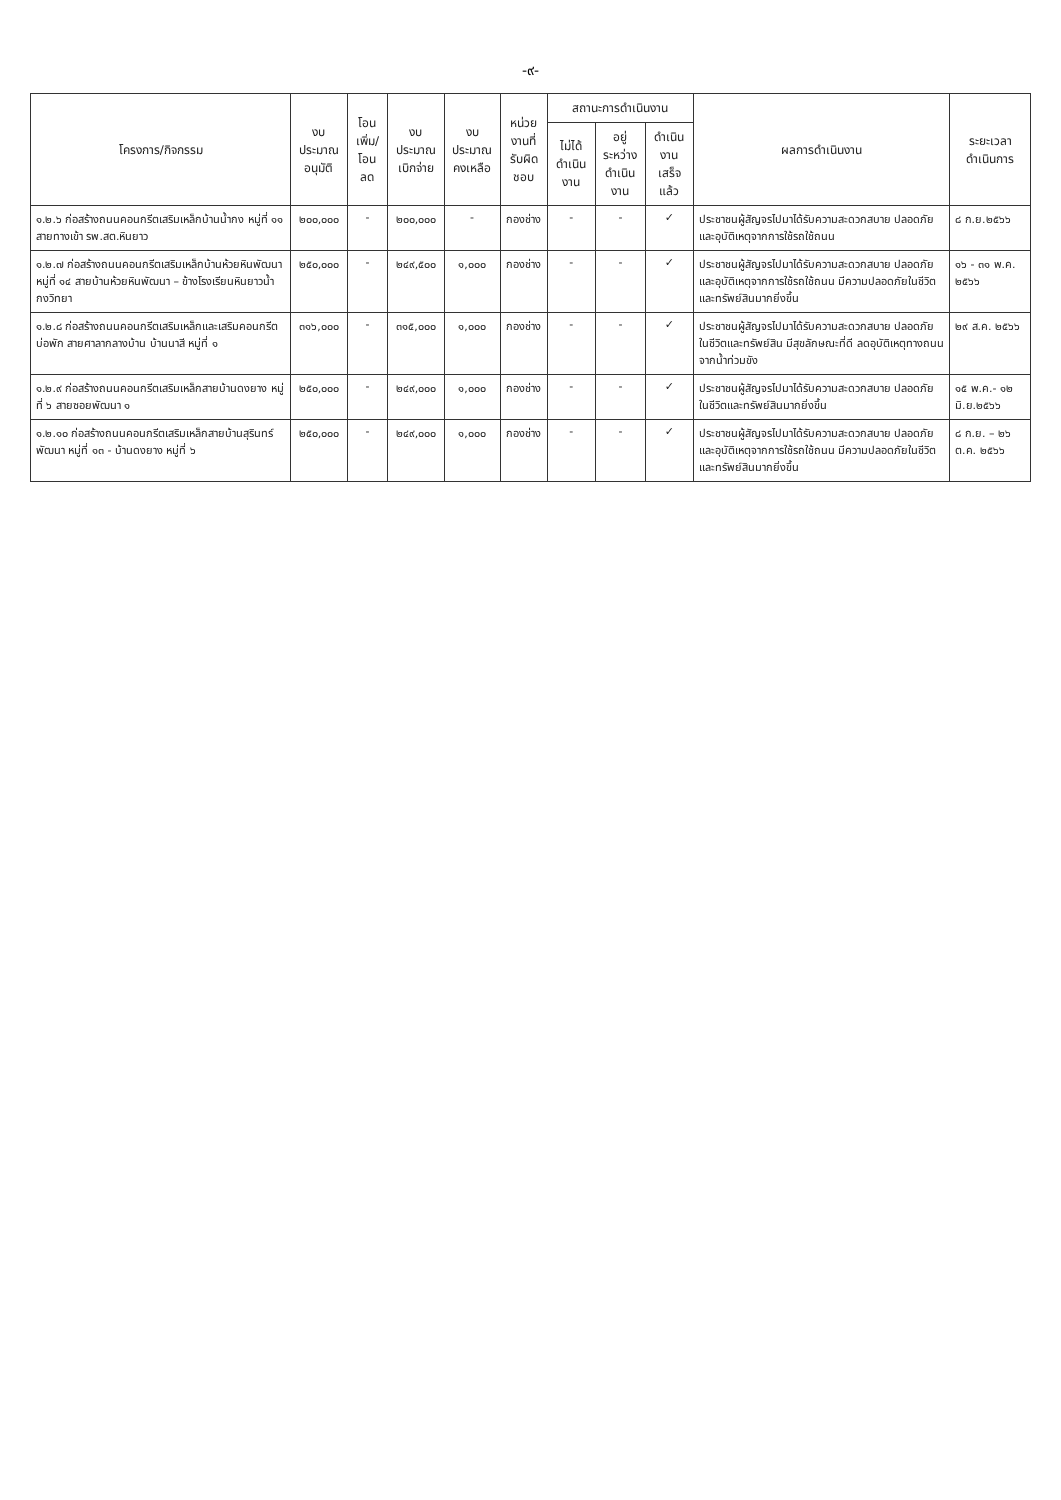-๙-
| โครงการ/กิจกรรม | งบประมาณ อนุมัติ | โอนเพิ่ม/ โอนลด | งบประมาณ เบิกจ่าย | งบประมาณ คงเหลือ | หน่วยงานที่ รับผิดชอบ | สถานะการดำเนินงาน | | | ผลการดำเนินงาน | ระยะเวลา ดำเนินการ |
| --- | --- | --- | --- | --- | --- | --- | --- | --- | --- | --- |
| | | | | | | ไม่ได้ ดำเนินงาน | อยู่ระหว่าง ดำเนินงาน | ดำเนินงาน เสร็จแล้ว | | |
| ๑.๒.๖ ก่อสร้างถนนคอนกรีตเสริมเหล็กบ้านน้ำกง หมู่ที่ ๑๑ สายทางเข้า รพ.สต.หินยาว | ๒๐๐,๐๐๐ | - | ๒๐๐,๐๐๐ | - | กองช่าง | - | - | ✓ | ประชาชนผู้สัญจรไปมาได้รับความสะดวกสบาย ปลอดภัยและอุบัติเหตุจากการใช้รถใช้ถนน | ๘ ก.ย.๒๕๖๖ |
| ๑.๒.๗ ก่อสร้างถนนคอนกรีตเสริมเหล็กบ้านห้วยหินพัฒนา หมู่ที่ ๑๔ สายบ้านห้วยหินพัฒนา – ข้างโรงเรียนหินยาวน้ำกงวิทยา | ๒๕๐,๐๐๐ | - | ๒๔๙,๕๐๐ | ๑,๐๐๐ | กองช่าง | - | - | ✓ | ประชาชนผู้สัญจรไปมาได้รับความสะดวกสบาย ปลอดภัยและอุบัติเหตุจากการใช้รถใช้ถนน มีความปลอดภัยในชีวิตและทรัพย์สินมากยิ่งขึ้น | ๑๖ - ๓๑ พ.ค. ๒๕๖๖ |
| ๑.๒.๘ ก่อสร้างถนนคอนกรีตเสริมเหล็กและเสริมคอนกรีตบ่อพัก สายศาลากลางบ้าน บ้านนาสี หมู่ที่ ๑ | ๓๑๖,๐๐๐ | - | ๓๑๕,๐๐๐ | ๑,๐๐๐ | กองช่าง | - | - | ✓ | ประชาชนผู้สัญจรไปมาได้รับความสะดวกสบาย ปลอดภัยในชีวิตและทรัพย์สิน มีสุขลักษณะที่ดี ลดอุบัติเหตุทางถนนจากน้ำท่วมขัง | ๒๙ ส.ค. ๒๕๖๖ |
| ๑.๒.๙ ก่อสร้างถนนคอนกรีตเสริมเหล็กสายบ้านดงยาง หมู่ที่ ๖ สายซอยพัฒนา ๑ | ๒๕๐,๐๐๐ | - | ๒๔๙,๐๐๐ | ๑,๐๐๐ | กองช่าง | - | - | ✓ | ประชาชนผู้สัญจรไปมาได้รับความสะดวกสบาย ปลอดภัยในชีวิตและทรัพย์สินมากยิ่งขึ้น | ๑๕ พ.ค.- ๑๒ มิ.ย.๒๕๖๖ |
| ๑.๒.๑๐ ก่อสร้างถนนคอนกรีตเสริมเหล็กสายบ้านสุรินทร์พัฒนา หมู่ที่ ๑๓ - บ้านดงยาง หมู่ที่ ๖ | ๒๕๐,๐๐๐ | - | ๒๔๙,๐๐๐ | ๑,๐๐๐ | กองช่าง | - | - | ✓ | ประชาชนผู้สัญจรไปมาได้รับความสะดวกสบาย ปลอดภัยและอุบัติเหตุจากการใช้รถใช้ถนน มีความปลอดภัยในชีวิตและทรัพย์สินมากยิ่งขึ้น | ๘ ก.ย. – ๒๖ ต.ค. ๒๕๖๖ |